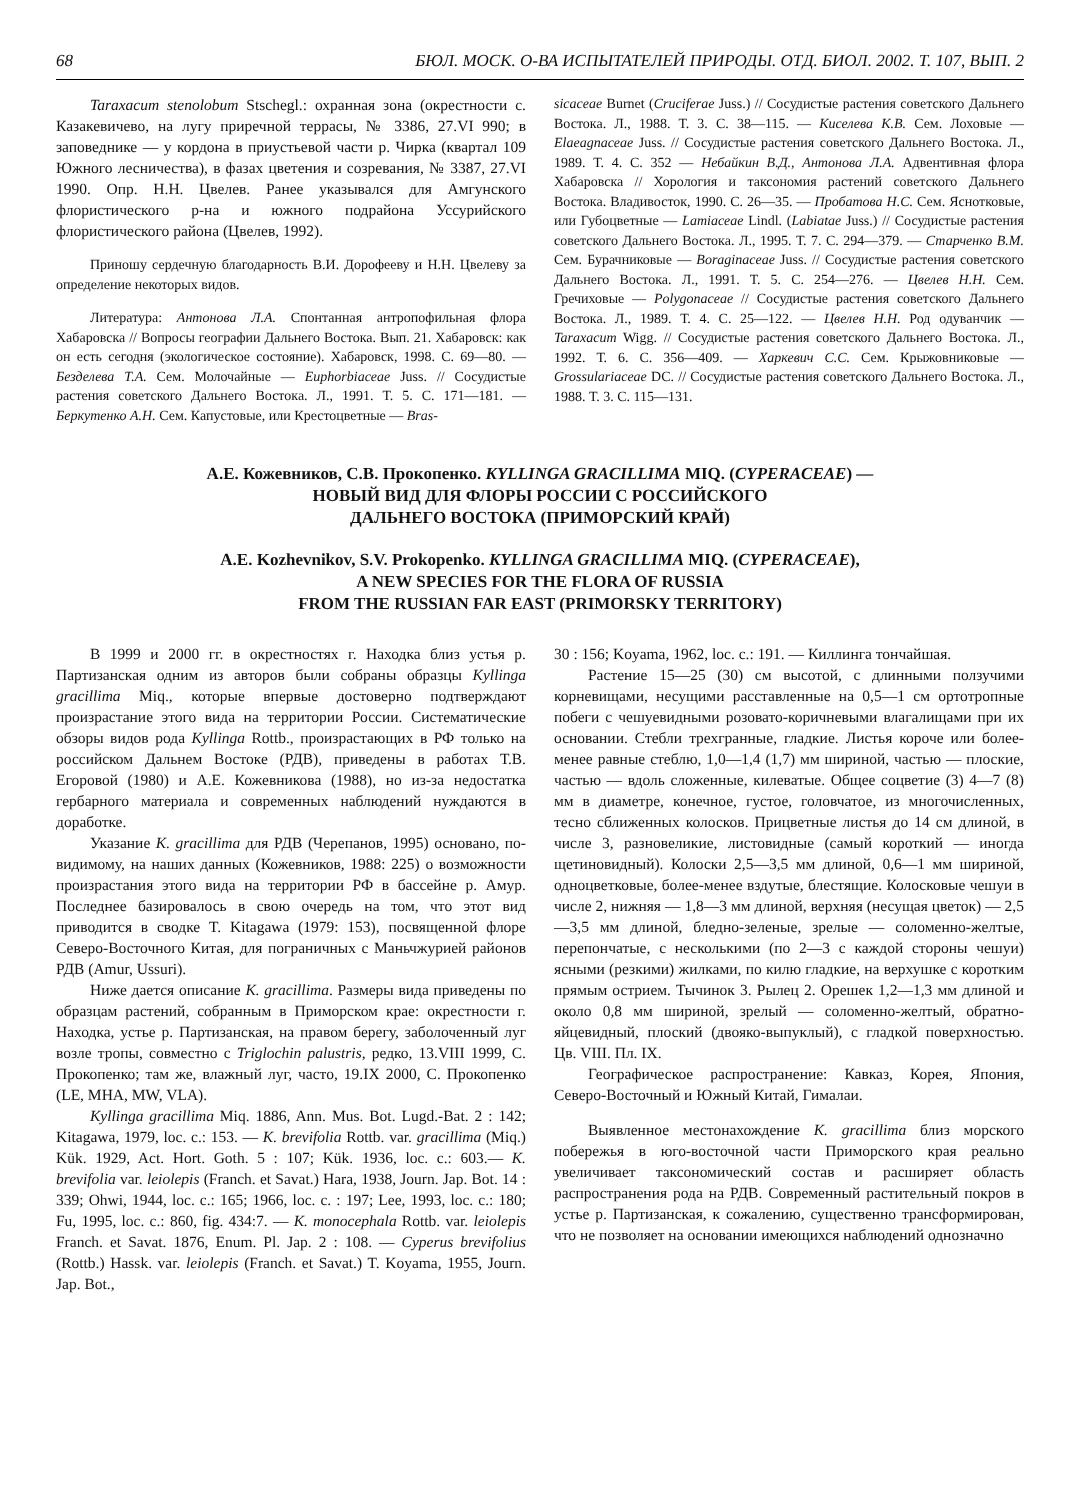68 БЮЛ. МОСК. О-ВА ИСПЫТАТЕЛЕЙ ПРИРОДЫ. ОТД. БИОЛ. 2002. Т. 107, ВЫП. 2
Taraxacum stenolobum Stschegl.: охранная зона (окрестности с. Казакевичево, на лугу приречной террасы, № 3386, 27.VI 990; в заповеднике — у кордона в приустьевой части р. Чирка (квартал 109 Южного лесничества), в фазах цветения и созревания, № 3387, 27.VI 1990. Опр. Н.Н. Цвелев. Ранее указывался для Амгунского флористического р-на и южного подрайона Уссурийского флористического района (Цвелев, 1992).
Приношу сердечную благодарность В.И. Дорофееву и Н.Н. Цвелеву за определение некоторых видов.
Литература: Антонова Л.А. Спонтанная антропофильная флора Хабаровска // Вопросы географии Дальнего Востока. Вып. 21. Хабаровск: как он есть сегодня (экологическое состояние). Хабаровск, 1998. С. 69—80. — Безделева Т.А. Сем. Молочайные — Euphorbiaceae Juss. // Сосудистые растения советского Дальнего Востока. Л., 1991. Т. 5. С. 171—181. — Беркутенко А.Н. Сем. Капустовые, или Крестоцветные — Bras-
sicaceae Burnet (Cruciferae Juss.) // Сосудистые растения советского Дальнего Востока. Л., 1988. Т. 3. С. 38—115. — Киселева К.В. Сем. Лоховые — Elaeagnaceae Juss. // Сосудистые растения советского Дальнего Востока. Л., 1989. Т. 4. С. 352 — Небайкин В.Д., Антонова Л.А. Адвентивная флора Хабаровска // Хорология и таксономия растений советского Дальнего Востока. Владивосток, 1990. С. 26—35. — Пробатова Н.С. Сем. Яснотковые, или Губоцветные — Lamiaceae Lindl. (Labiatae Juss.) // Сосудистые растения советского Дальнего Востока. Л., 1995. Т. 7. С. 294—379. — Старченко В.М. Сем. Бурачниковые — Boraginaceae Juss. // Сосудистые растения советского Дальнего Востока. Л., 1991. Т. 5. С. 254—276. — Цвелев Н.Н. Сем. Гречиховые — Polygonaceae // Сосудистые растения советского Дальнего Востока. Л., 1989. Т. 4. С. 25—122. — Цвелев Н.Н. Род одуванчик — Taraxacum Wigg. // Сосудистые растения советского Дальнего Востока. Л., 1992. Т. 6. С. 356—409. — Харкевич С.С. Сем. Крыжовниковые — Grossulariaceae DC. // Сосудистые растения советского Дальнего Востока. Л., 1988. Т. 3. С. 115—131.
А.Е. Кожевников, С.В. Прокопенко. KYLLINGA GRACILLIMA MIQ. (CYPERACEAE) —
НОВЫЙ ВИД ДЛЯ ФЛОРЫ РОССИИ С РОССИЙСКОГО
ДАЛЬНЕГО ВОСТОКА (ПРИМОРСКИЙ КРАЙ)
A.E. Kozhevnikov, S.V. Prokopenko. KYLLINGA GRACILLIMA MIQ. (CYPERACEAE),
A NEW SPECIES FOR THE FLORA OF RUSSIA
FROM THE RUSSIAN FAR EAST (PRIMORSKY TERRITORY)
В 1999 и 2000 гг. в окрестностях г. Находка близ устья р. Партизанская одним из авторов были собраны образцы Kyllinga gracillima Miq., которые впервые достоверно подтверждают произрастание этого вида на территории России. Систематические обзоры видов рода Kyllinga Rottb., произрастающих в РФ только на российском Дальнем Востоке (РДВ), приведены в работах Т.В. Егоровой (1980) и А.Е. Кожевникова (1988), но из-за недостатка гербарного материала и современных наблюдений нуждаются в доработке.
Указание K. gracillima для РДВ (Черепанов, 1995) основано, по-видимому, на наших данных (Кожевников, 1988: 225) о возможности произрастания этого вида на территории РФ в бассейне р. Амур. Последнее базировалось в свою очередь на том, что этот вид приводится в сводке T. Kitagawa (1979: 153), посвященной флоре Северо-Восточного Китая, для пограничных с Маньчжурией районов РДВ (Amur, Ussuri).
Ниже дается описание K. gracillima. Размеры вида приведены по образцам растений, собранным в Приморском крае: окрестности г. Находка, устье р. Партизанская, на правом берегу, заболоченный луг возле тропы, совместно с Triglochin palustris, редко, 13.VIII 1999, С. Прокопенко; там же, влажный луг, часто, 19.IX 2000, С. Прокопенко (LE, MHA, MW, VLA).
Kyllinga gracillima Miq. 1886, Ann. Mus. Bot. Lugd.-Bat. 2 : 142; Kitagawa, 1979, loc. c.: 153. — K. brevifolia Rottb. var. gracillima (Miq.) Kük. 1929, Act. Hort. Goth. 5 : 107; Kük. 1936, loc. c.: 603.— K. brevifolia var. leiolepis (Franch. et Savat.) Hara, 1938, Journ. Jap. Bot. 14 : 339; Ohwi, 1944, loc. c.: 165; 1966, loc. c. : 197; Lee, 1993, loc. c.: 180; Fu, 1995, loc. c.: 860, fig. 434:7. — K. monocephala Rottb. var. leiolepis Franch. et Savat. 1876, Enum. Pl. Jap. 2 : 108. — Cyperus brevifolius (Rottb.) Hassk. var. leiolepis (Franch. et Savat.) T. Koyama, 1955, Journ. Jap. Bot.,
30 : 156; Koyama, 1962, loc. c.: 191. — Киллинга тончайшая.
Растение 15—25 (30) см высотой, с длинными ползучими корневищами, несущими расставленные на 0,5—1 см ортотропные побеги с чешуевидными розовато-коричневыми влагалищами при их основании. Стебли трехгранные, гладкие. Листья короче или более-менее равные стеблю, 1,0—1,4 (1,7) мм шириной, частью — плоские, частью — вдоль сложенные, килеватые. Общее соцветие (3) 4—7 (8) мм в диаметре, конечное, густое, головчатое, из многочисленных, тесно сближенных колосков. Прицветные листья до 14 см длиной, в числе 3, разновеликие, листовидные (самый короткий — иногда щетиновидный). Колоски 2,5—3,5 мм длиной, 0,6—1 мм шириной, одноцветковые, более-менее вздутые, блестящие. Колосковые чешуи в числе 2, нижняя — 1,8—3 мм длиной, верхняя (несущая цветок) — 2,5—3,5 мм длиной, бледно-зеленые, зрелые — соломенно-желтые, перепончатые, с несколькими (по 2—3 с каждой стороны чешуи) ясными (резкими) жилками, по килю гладкие, на верхушке с коротким прямым острием. Тычинок 3. Рылец 2. Орешек 1,2—1,3 мм длиной и около 0,8 мм шириной, зрелый — соломенно-желтый, обратно-яйцевидный, плоский (двояко-выпуклый), с гладкой поверхностью. Цв. VIII. Пл. IX.
Географическое распространение: Кавказ, Корея, Япония, Северо-Восточный и Южный Китай, Гималаи.
Выявленное местонахождение K. gracillima близ морского побережья в юго-восточной части Приморского края реально увеличивает таксономический состав и расширяет область распространения рода на РДВ. Современный растительный покров в устье р. Партизанская, к сожалению, существенно трансформирован, что не позволяет на основании имеющихся наблюдений однозначно